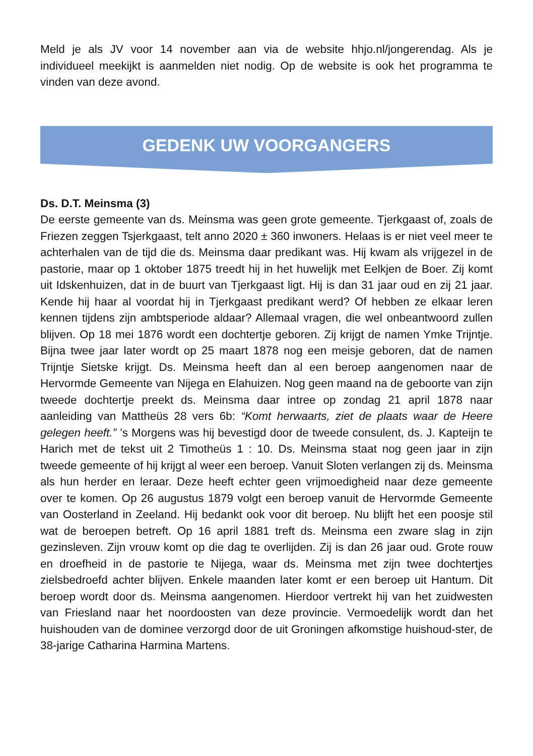Meld je als JV voor 14 november aan via de website hhjo.nl/jongerendag. Als je individueel meekijkt is aanmelden niet nodig. Op de website is ook het programma te vinden van deze avond.
GEDENK UW VOORGANGERS
Ds. D.T. Meinsma (3)
De eerste gemeente van ds. Meinsma was geen grote gemeente. Tjerkgaast of, zoals de Friezen zeggen Tsjerkgaast, telt anno 2020 ± 360 inwoners. Helaas is er niet veel meer te achterhalen van de tijd die ds. Meinsma daar predikant was. Hij kwam als vrijgezel in de pastorie, maar op 1 oktober 1875 treedt hij in het huwelijk met Eelkjen de Boer. Zij komt uit Idskenhuizen, dat in de buurt van Tjerkgaast ligt. Hij is dan 31 jaar oud en zij 21 jaar. Kende hij haar al voordat hij in Tjerkgaast predikant werd? Of hebben ze elkaar leren kennen tijdens zijn ambtsperiode aldaar? Allemaal vragen, die wel onbeantwoord zullen blijven. Op 18 mei 1876 wordt een dochtertje geboren. Zij krijgt de namen Ymke Trijntje. Bijna twee jaar later wordt op 25 maart 1878 nog een meisje geboren, dat de namen Trijntje Sietske krijgt. Ds. Meinsma heeft dan al een beroep aangenomen naar de Hervormde Gemeente van Nijega en Elahuizen. Nog geen maand na de geboorte van zijn tweede dochtertje preekt ds. Meinsma daar intree op zondag 21 april 1878 naar aanleiding van Mattheüs 28 vers 6b: “Komt herwaarts, ziet de plaats waar de Heere gelegen heeft.” ’s Morgens was hij bevestigd door de tweede consulent, ds. J. Kapteijn te Harich met de tekst uit 2 Timotheüs 1 : 10. Ds. Meinsma staat nog geen jaar in zijn tweede gemeente of hij krijgt al weer een beroep. Vanuit Sloten verlangen zij ds. Meinsma als hun herder en leraar. Deze heeft echter geen vrijmoedigheid naar deze gemeente over te komen. Op 26 augustus 1879 volgt een beroep vanuit de Hervormde Gemeente van Oosterland in Zeeland. Hij bedankt ook voor dit beroep. Nu blijft het een poosje stil wat de beroepen betreft. Op 16 april 1881 treft ds. Meinsma een zware slag in zijn gezinsleven. Zijn vrouw komt op die dag te overlijden. Zij is dan 26 jaar oud. Grote rouw en droefheid in de pastorie te Nijega, waar ds. Meinsma met zijn twee dochtertjes zielsbedroefd achter blijven. Enkele maanden later komt er een beroep uit Hantum. Dit beroep wordt door ds. Meinsma aangenomen. Hierdoor vertrekt hij van het zuidwesten van Friesland naar het noordoosten van deze provincie. Vermoedelijk wordt dan het huishouden van de dominee verzorgd door de uit Groningen afkomstige huishoud-ster, de 38-jarige Catharina Harmina Martens.